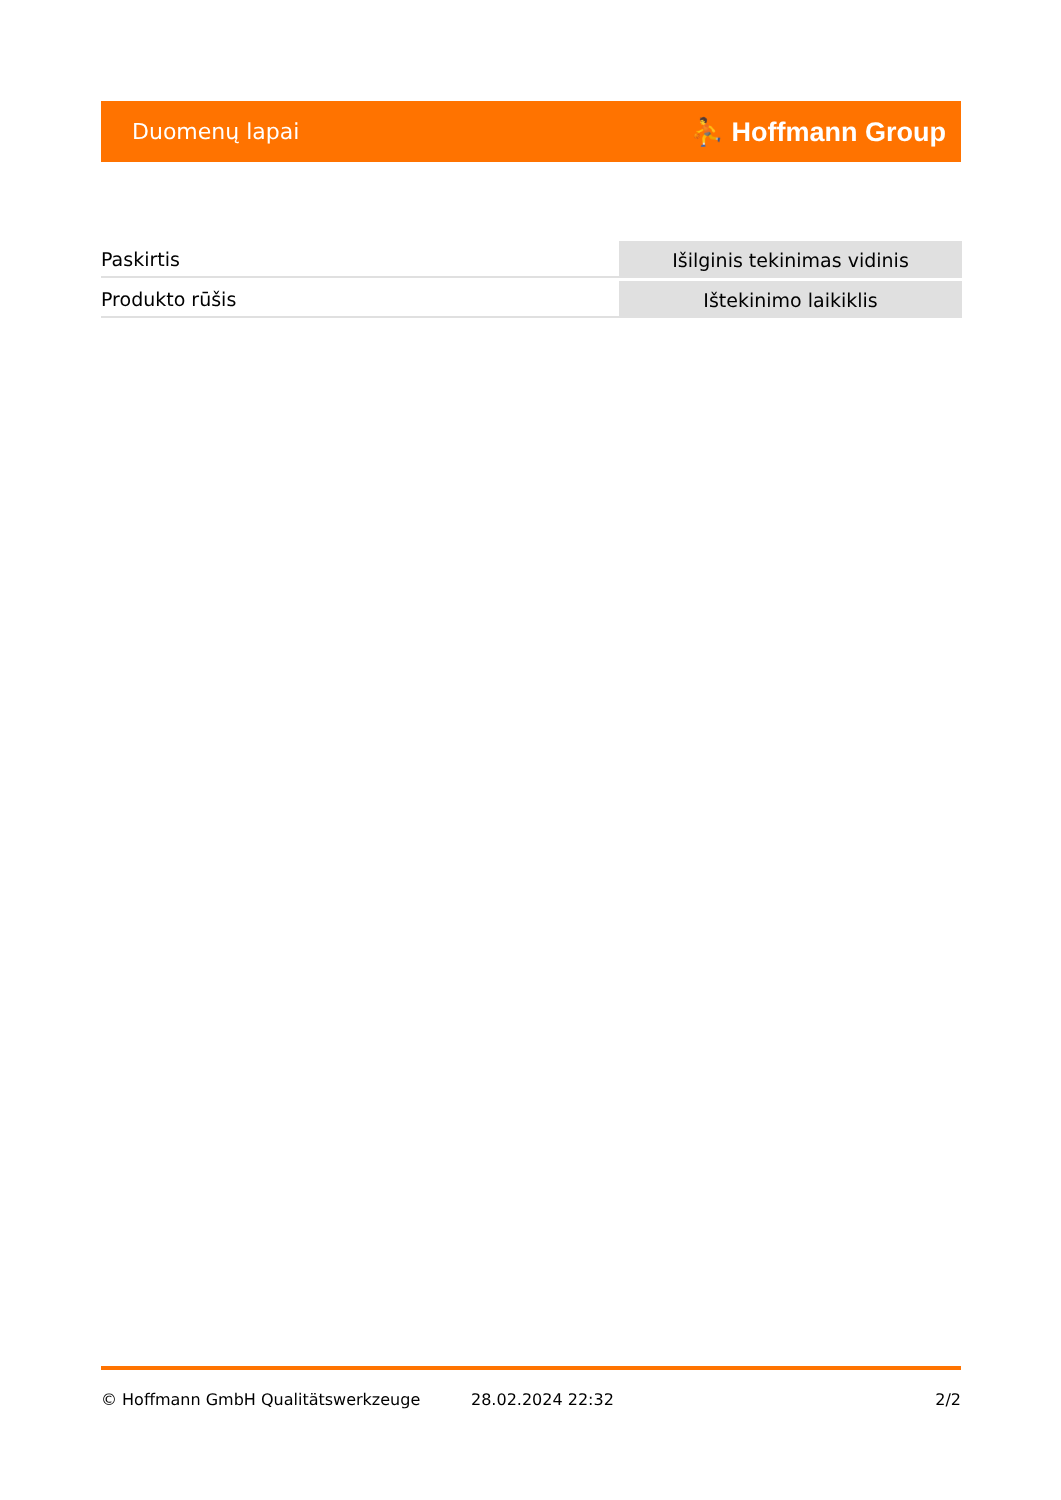Duomenų lapai ⛹ Hoffmann Group
| Paskirtis | Išilginis tekinimas vidinis |
| Produkto rūšis | Ištekinimo laikiklis |
© Hoffmann GmbH Qualitätswerkzeuge 28.02.2024 22:32 2/2